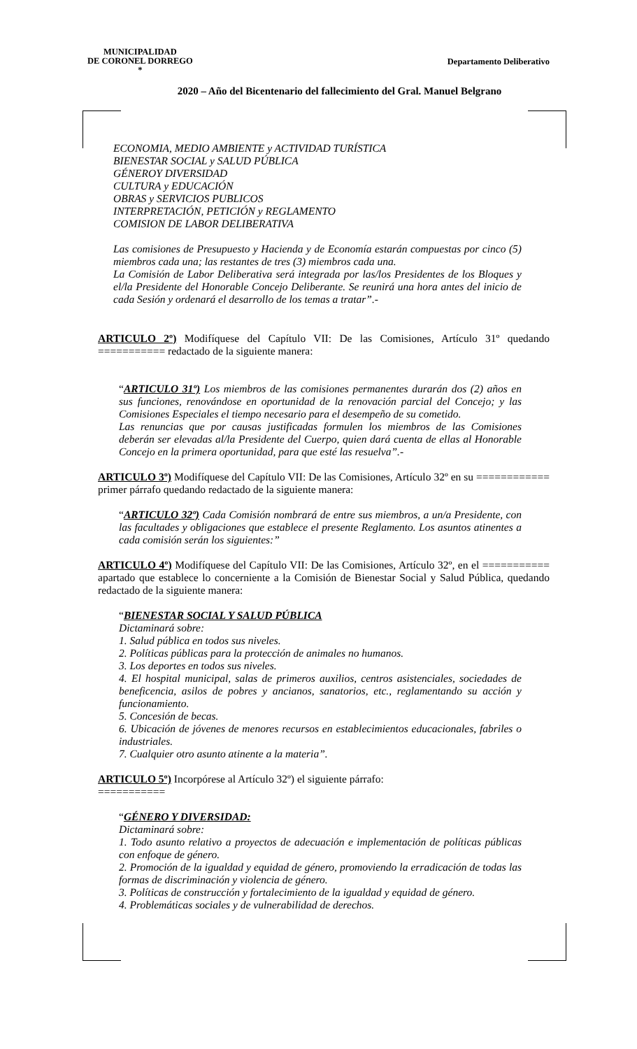MUNICIPALIDAD
DE CORONEL DORREGO
*
Departamento Deliberativo
2020 – Año del Bicentenario del fallecimiento del Gral. Manuel Belgrano
ECONOMIA, MEDIO AMBIENTE y ACTIVIDAD TURÍSTICA
BIENESTAR SOCIAL y SALUD PÚBLICA
GÉNEROY DIVERSIDAD
CULTURA y EDUCACIÓN
OBRAS y SERVICIOS PUBLICOS
INTERPRETACIÓN, PETICIÓN y REGLAMENTO
COMISION DE LABOR DELIBERATIVA
Las comisiones de Presupuesto y Hacienda y de Economía estarán compuestas por cinco (5) miembros cada una; las restantes de tres (3) miembros cada una.
La Comisión de Labor Deliberativa será integrada por las/los Presidentes de los Bloques y el/la Presidente del Honorable Concejo Deliberante. Se reunirá una hora antes del inicio de cada Sesión y ordenará el desarrollo de los temas a tratar”.-
ARTICULO 2º) Modifíquese del Capítulo VII: De las Comisiones, Artículo 31º quedando =========== redactado de la siguiente manera:
“ARTICULO 31º) Los miembros de las comisiones permanentes durarán dos (2) años en sus funciones, renovándose en oportunidad de la renovación parcial del Concejo; y las Comisiones Especiales el tiempo necesario para el desempeño de su cometido.
Las renuncias que por causas justificadas formulen los miembros de las Comisiones deberán ser elevadas al/la Presidente del Cuerpo, quien dará cuenta de ellas al Honorable Concejo en la primera oportunidad, para que esté las resuelva”.-
ARTICULO 3º) Modifíquese del Capítulo VII: De las Comisiones, Artículo 32º en su ============ primer párrafo quedando redactado de la siguiente manera:
“ARTICULO 32º) Cada Comisión nombrará de entre sus miembros, a un/a Presidente, con las facultades y obligaciones que establece el presente Reglamento. Los asuntos atinentes a cada comisión serán los siguientes:”
ARTICULO 4º) Modifíquese del Capítulo VII: De las Comisiones, Artículo 32º, en el =========== apartado que establece lo concerniente a la Comisión de Bienestar Social y Salud Pública, quedando redactado de la siguiente manera:
“BIENESTAR SOCIAL Y SALUD PÚBLICA
Dictaminará sobre:
1. Salud pública en todos sus niveles.
2. Políticas públicas para la protección de animales no humanos.
3. Los deportes en todos sus niveles.
4. El hospital municipal, salas de primeros auxilios, centros asistenciales, sociedades de beneficencia, asilos de pobres y ancianos, sanatorios, etc., reglamentando su acción y funcionamiento.
5. Concesión de becas.
6. Ubicación de jóvenes de menores recursos en establecimientos educacionales, fabriles o industriales.
7. Cualquier otro asunto atinente a la materia”.
ARTICULO 5º) Incorpórese al Artículo 32º) el siguiente párrafo:
===========
“GÉNERO Y DIVERSIDAD:
Dictaminará sobre:
1. Todo asunto relativo a proyectos de adecuación e implementación de políticas públicas con enfoque de género.
2. Promoción de la igualdad y equidad de género, promoviendo la erradicación de todas las formas de discriminación y violencia de género.
3. Políticas de construcción y fortalecimiento de la igualdad y equidad de género.
4. Problemáticas sociales y de vulnerabilidad de derechos.